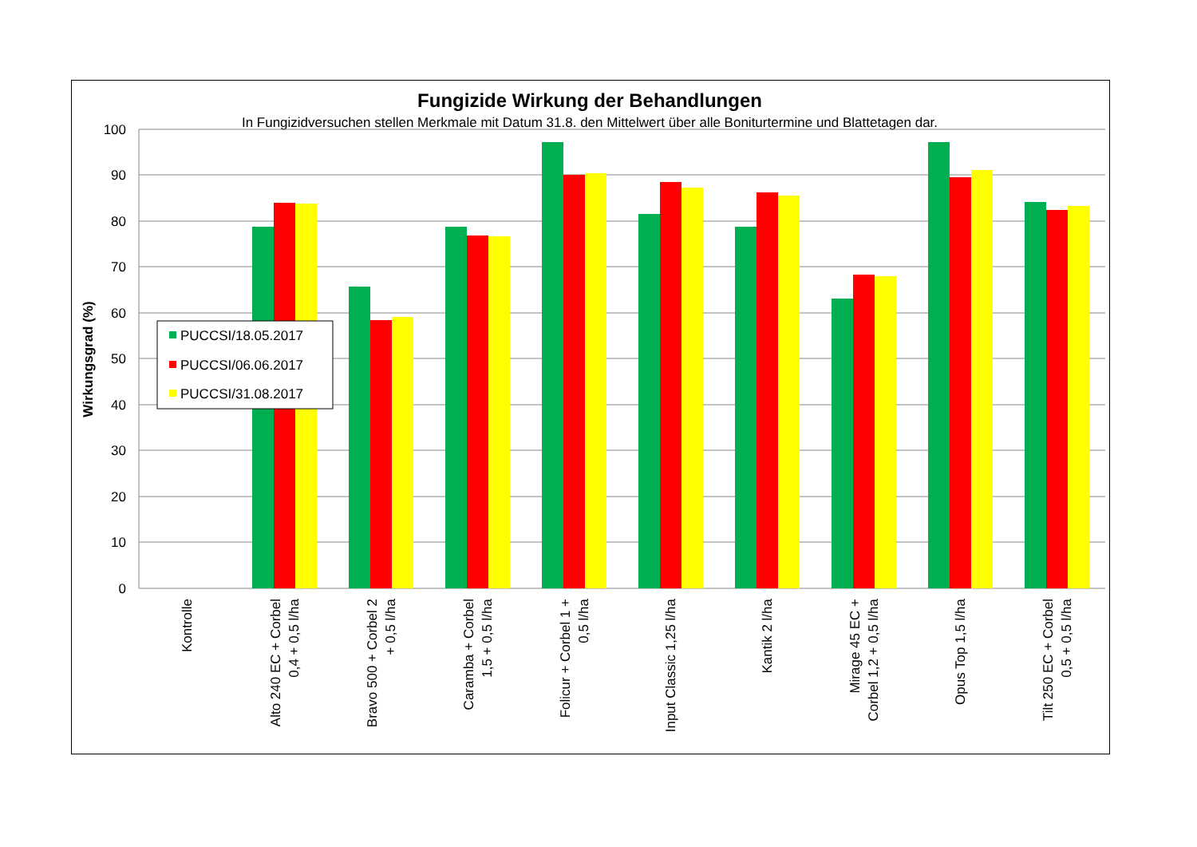Fungizide Wirkung der Behandlungen
In Fungizidversuchen stellen Merkmale mit Datum 31.8. den Mittelwert über alle Boniturtermine und Blattetagen dar.
100
90
80
70
60
50
40
30
20
10
0
Wirkungsgrad (%)
PUCCSI/18.05.2017
PUCCSI/06.06.2017
PUCCSI/31.08.2017
Kontrolle
Alto 240 EC + Corbel
0,4 + 0,5 l/ha
Bravo 500 + Corbel 2
+ 0,5 l/ha
Caramba + Corbel
1,5 + 0,5 l/ha
Folicur + Corbel 1 +
0,5 l/ha
Input Classic 1,25 l/ha
Kantik 2 l/ha
Mirage 45 EC +
Corbel 1,2 + 0,5 l/ha
Opus Top 1,5 l/ha
Tilt 250 EC + Corbel
0,5 + 0,5 l/ha